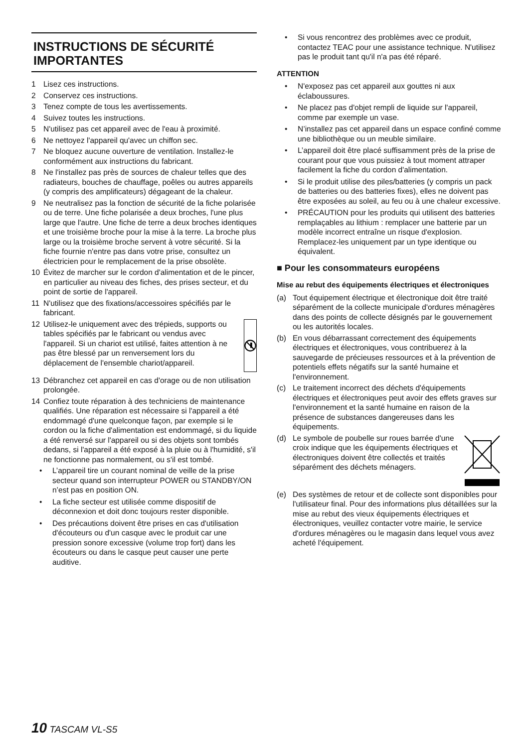INSTRUCTIONS DE SÉCURITÉ IMPORTANTES
1 Lisez ces instructions.
2 Conservez ces instructions.
3 Tenez compte de tous les avertissements.
4 Suivez toutes les instructions.
5 N'utilisez pas cet appareil avec de l'eau à proximité.
6 Ne nettoyez l'appareil qu'avec un chiffon sec.
7 Ne bloquez aucune ouverture de ventilation. Installez-le conformément aux instructions du fabricant.
8 Ne l'installez pas près de sources de chaleur telles que des radiateurs, bouches de chauffage, poêles ou autres appareils (y compris des amplificateurs) dégageant de la chaleur.
9 Ne neutralisez pas la fonction de sécurité de la fiche polarisée ou de terre. Une fiche polarisée a deux broches, l'une plus large que l'autre. Une fiche de terre a deux broches identiques et une troisième broche pour la mise à la terre. La broche plus large ou la troisième broche servent à votre sécurité. Si la fiche fournie n'entre pas dans votre prise, consultez un électricien pour le remplacement de la prise obsolète.
10 Évitez de marcher sur le cordon d'alimentation et de le pincer, en particulier au niveau des fiches, des prises secteur, et du point de sortie de l'appareil.
11 N'utilisez que des fixations/accessoires spécifiés par le fabricant.
12 Utilisez-le uniquement avec des trépieds, supports ou tables spécifiés par le fabricant ou vendus avec l'appareil. Si un chariot est utilisé, faites attention à ne pas être blessé par un renversement lors du déplacement de l'ensemble chariot/appareil.
13 Débranchez cet appareil en cas d'orage ou de non utilisation prolongée.
14 Confiez toute réparation à des techniciens de maintenance qualifiés. Une réparation est nécessaire si l'appareil a été endommagé d'une quelconque façon, par exemple si le cordon ou la fiche d'alimentation est endommagé, si du liquide a été renversé sur l'appareil ou si des objets sont tombés dedans, si l'appareil a été exposé à la pluie ou à l'humidité, s'il ne fonctionne pas normalement, ou s'il est tombé.
• L’appareil tire un courant nominal de veille de la prise secteur quand son interrupteur POWER ou STANDBY/ON n’est pas en position ON.
• La fiche secteur est utilisée comme dispositif de déconnexion et doit donc toujours rester disponible.
• Des précautions doivent être prises en cas d'utilisation d'écouteurs ou d'un casque avec le produit car une pression sonore excessive (volume trop fort) dans les écouteurs ou dans le casque peut causer une perte auditive.
• Si vous rencontrez des problèmes avec ce produit, contactez TEAC pour une assistance technique. N'utilisez pas le produit tant qu'il n'a pas été réparé.
ATTENTION
• N'exposez pas cet appareil aux gouttes ni aux éclaboussures.
• Ne placez pas d'objet rempli de liquide sur l'appareil, comme par exemple un vase.
• N’installez pas cet appareil dans un espace confiné comme une bibliothèque ou un meuble similaire.
• L’appareil doit être placé suffisamment près de la prise de courant pour que vous puissiez à tout moment attraper facilement la fiche du cordon d'alimentation.
• Si le produit utilise des piles/batteries (y compris un pack de batteries ou des batteries fixes), elles ne doivent pas être exposées au soleil, au feu ou à une chaleur excessive.
• PRÉCAUTION pour les produits qui utilisent des batteries remplaçables au lithium : remplacer une batterie par un modèle incorrect entraîne un risque d'explosion. Remplacez-les uniquement par un type identique ou équivalent.
■ Pour les consommateurs européens
Mise au rebut des équipements électriques et électroniques
(a) Tout équipement électrique et électronique doit être traité séparément de la collecte municipale d'ordures ménagères dans des points de collecte désignés par le gouvernement ou les autorités locales.
(b) En vous débarrassant correctement des équipements électriques et électroniques, vous contribuerez à la sauvegarde de précieuses ressources et à la prévention de potentiels effets négatifs sur la santé humaine et l'environnement.
(c) Le traitement incorrect des déchets d'équipements électriques et électroniques peut avoir des effets graves sur l'environnement et la santé humaine en raison de la présence de substances dangereuses dans les équipements.
(d) Le symbole de poubelle sur roues barrée d'une croix indique que les équipements électriques et électroniques doivent être collectés et traités séparément des déchets ménagers.
(e) Des systèmes de retour et de collecte sont disponibles pour l'utilisateur final. Pour des informations plus détaillées sur la mise au rebut des vieux équipements électriques et électroniques, veuillez contacter votre mairie, le service d'ordures ménagères ou le magasin dans lequel vous avez acheté l'équipement.
10 TASCAM VL-S5